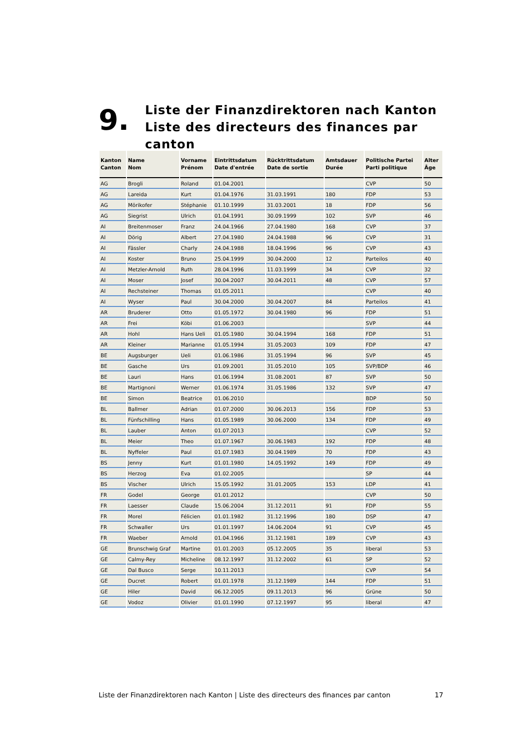9.
Liste der Finanzdirektoren nach Kanton
Liste des directeurs des finances par canton
| Kanton Canton | Name Nom | Vorname Prénom | Eintrittsdatum Date d'entrée | Rücktrittsdatum Date de sortie | Amtsdauer Durée | Politische Partei Parti politique | Alter Âge |
| --- | --- | --- | --- | --- | --- | --- | --- |
| AG | Brogli | Roland | 01.04.2001 | | | CVP | 50 |
| AG | Lareida | Kurt | 01.04.1976 | 31.03.1991 | 180 | FDP | 53 |
| AG | Mörikofer | Stéphanie | 01.10.1999 | 31.03.2001 | 18 | FDP | 56 |
| AG | Siegrist | Ulrich | 01.04.1991 | 30.09.1999 | 102 | SVP | 46 |
| AI | Breitenmoser | Franz | 24.04.1966 | 27.04.1980 | 168 | CVP | 37 |
| AI | Dörig | Albert | 27.04.1980 | 24.04.1988 | 96 | CVP | 31 |
| AI | Fässler | Charly | 24.04.1988 | 18.04.1996 | 96 | CVP | 43 |
| AI | Koster | Bruno | 25.04.1999 | 30.04.2000 | 12 | Parteilos | 40 |
| AI | Metzler-Arnold | Ruth | 28.04.1996 | 11.03.1999 | 34 | CVP | 32 |
| AI | Moser | Josef | 30.04.2007 | 30.04.2011 | 48 | CVP | 57 |
| AI | Rechsteiner | Thomas | 01.05.2011 | | | CVP | 40 |
| AI | Wyser | Paul | 30.04.2000 | 30.04.2007 | 84 | Parteilos | 41 |
| AR | Bruderer | Otto | 01.05.1972 | 30.04.1980 | 96 | FDP | 51 |
| AR | Frei | Köbi | 01.06.2003 | | | SVP | 44 |
| AR | Hohl | Hans Ueli | 01.05.1980 | 30.04.1994 | 168 | FDP | 51 |
| AR | Kleiner | Marianne | 01.05.1994 | 31.05.2003 | 109 | FDP | 47 |
| BE | Augsburger | Ueli | 01.06.1986 | 31.05.1994 | 96 | SVP | 45 |
| BE | Gasche | Urs | 01.09.2001 | 31.05.2010 | 105 | SVP/BDP | 46 |
| BE | Lauri | Hans | 01.06.1994 | 31.08.2001 | 87 | SVP | 50 |
| BE | Martignoni | Werner | 01.06.1974 | 31.05.1986 | 132 | SVP | 47 |
| BE | Simon | Beatrice | 01.06.2010 | | | BDP | 50 |
| BL | Ballmer | Adrian | 01.07.2000 | 30.06.2013 | 156 | FDP | 53 |
| BL | Fünfschilling | Hans | 01.05.1989 | 30.06.2000 | 134 | FDP | 49 |
| BL | Lauber | Anton | 01.07.2013 | | | CVP | 52 |
| BL | Meier | Theo | 01.07.1967 | 30.06.1983 | 192 | FDP | 48 |
| BL | Nyffeler | Paul | 01.07.1983 | 30.04.1989 | 70 | FDP | 43 |
| BS | Jenny | Kurt | 01.01.1980 | 14.05.1992 | 149 | FDP | 49 |
| BS | Herzog | Eva | 01.02.2005 | | | SP | 44 |
| BS | Vischer | Ulrich | 15.05.1992 | 31.01.2005 | 153 | LDP | 41 |
| FR | Godel | George | 01.01.2012 | | | CVP | 50 |
| FR | Laesser | Claude | 15.06.2004 | 31.12.2011 | 91 | FDP | 55 |
| FR | Morel | Félicien | 01.01.1982 | 31.12.1996 | 180 | DSP | 47 |
| FR | Schwaller | Urs | 01.01.1997 | 14.06.2004 | 91 | CVP | 45 |
| FR | Waeber | Arnold | 01.04.1966 | 31.12.1981 | 189 | CVP | 43 |
| GE | Brunschwig Graf | Martine | 01.01.2003 | 05.12.2005 | 35 | liberal | 53 |
| GE | Calmy-Rey | Micheline | 08.12.1997 | 31.12.2002 | 61 | SP | 52 |
| GE | Dal Busco | Serge | 10.11.2013 | | | CVP | 54 |
| GE | Ducret | Robert | 01.01.1978 | 31.12.1989 | 144 | FDP | 51 |
| GE | Hiler | David | 06.12.2005 | 09.11.2013 | 96 | Grüne | 50 |
| GE | Vodoz | Olivier | 01.01.1990 | 07.12.1997 | 95 | liberal | 47 |
Liste der Finanzdirektoren nach Kanton | Liste des directeurs des finances par canton 17